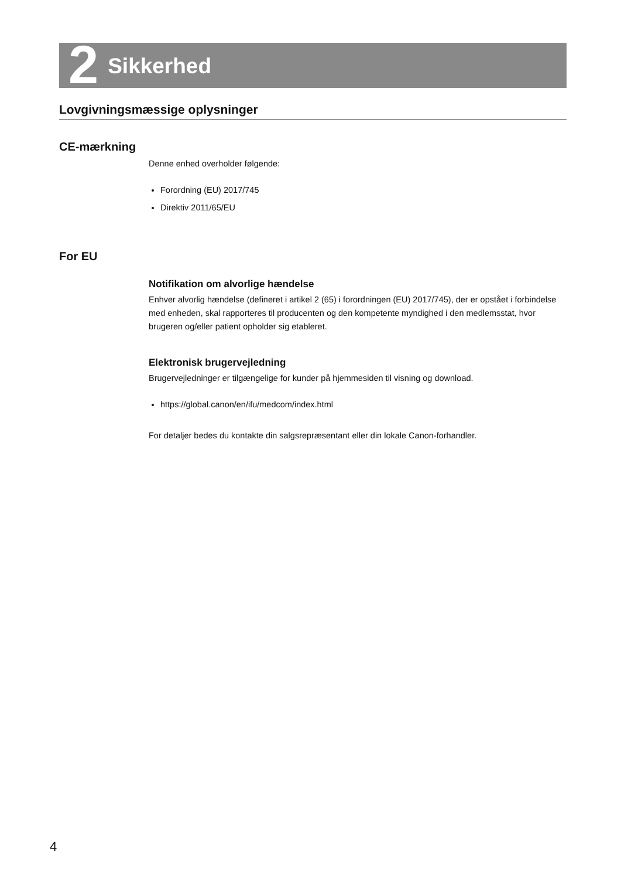2 Sikkerhed
Lovgivningsmæssige oplysninger
CE-mærkning
Denne enhed overholder følgende:
Forordning (EU) 2017/745
Direktiv 2011/65/EU
For EU
Notifikation om alvorlige hændelse
Enhver alvorlig hændelse (defineret i artikel 2 (65) i forordningen (EU) 2017/745), der er opstået i forbindelse med enheden, skal rapporteres til producenten og den kompetente myndighed i den medlemsstat, hvor brugeren og/eller patient opholder sig etableret.
Elektronisk brugervejledning
Brugervejledninger er tilgængelige for kunder på hjemmesiden til visning og download.
https://global.canon/en/ifu/medcom/index.html
For detaljer bedes du kontakte din salgsrepræsentant eller din lokale Canon-forhandler.
4